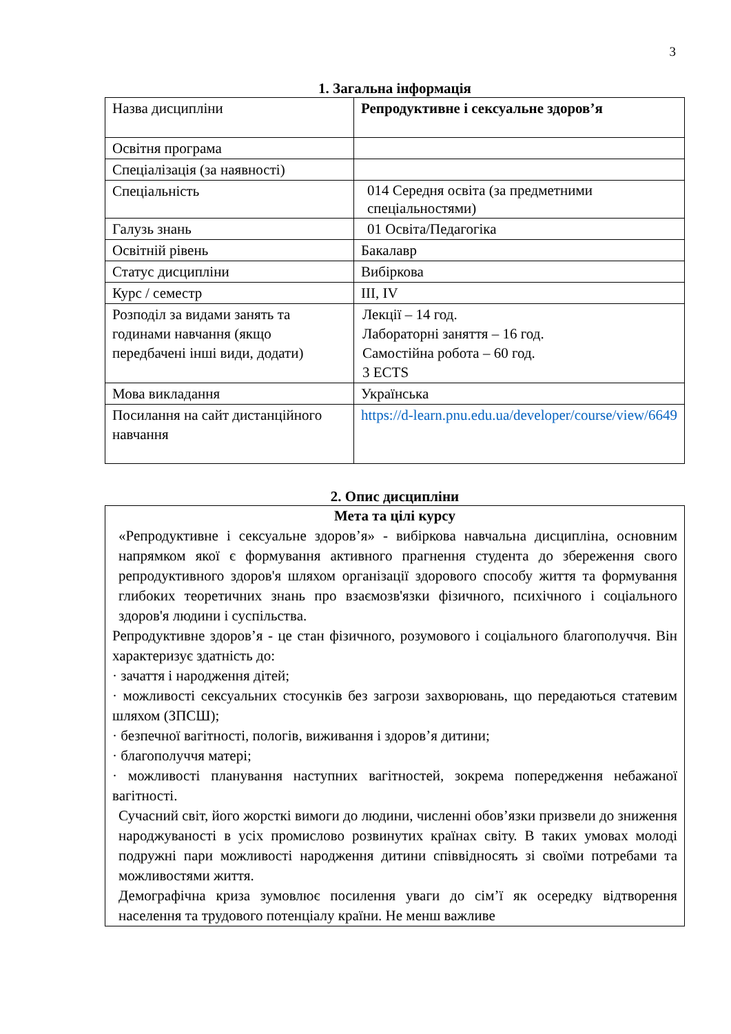3
1. Загальна інформація
| Назва дисципліни | Репродуктивне і сексуальне здоров’я |
| Освітня програма | |
| Спеціалізація (за наявності) | |
| Спеціальність | 014 Середня освіта (за предметними спеціальностями) |
| Галузь знань | 01 Освіта/Педагогіка |
| Освітній рівень | Бакалавр |
| Статус дисципліни | Вибіркова |
| Курс / семестр | ІІІ, IV |
| Розподіл за видами занять та годинами навчання (якщо передбачені інші види, додати) | Лекції – 14 год. Лабораторні заняття – 16 год. Самостійна робота – 60 год. 3 ECTS |
| Мова викладання | Українська |
| Посилання на сайт дистанційного навчання | https://d-learn.pnu.edu.ua/developer/course/view/6649 |
2. Опис дисципліни
Мета та цілі курсу
«Репродуктивне і сексуальне здоров’я» - вибіркова навчальна дисципліна, основним напрямком якої є формування активного прагнення студента до збереження свого репродуктивного здоров'я шляхом організації здорового способу життя та формування глибоких теоретичних знань про взаємозв'язки фізичного, психічного і соціального здоров'я людини і суспільства.
Репродуктивне здоров’я - це стан фізичного, розумового і соціального благополуччя. Він характеризує здатність до:
· зачаття і народження дітей;
· можливості сексуальних стосунків без загрози захворювань, що передаються статевим шляхом (ЗПСШ);
· безпечної вагітності, пологів, виживання і здоров’я дитини;
· благополуччя матері;
· можливості планування наступних вагітностей, зокрема попередження небажаної вагітності.
Сучасний світ, його жорсткі вимоги до людини, численні обов’язки призвели до зниження народжуваності в усіх промислово розвинутих країнах світу. В таких умовах молоді подружні пари можливості народження дитини співвідносять зі своїми потребами та можливостями життя.
Демографічна криза зумовлює посилення уваги до сім’ї як осередку відтворення населення та трудового потенціалу країни. Не менш важливе